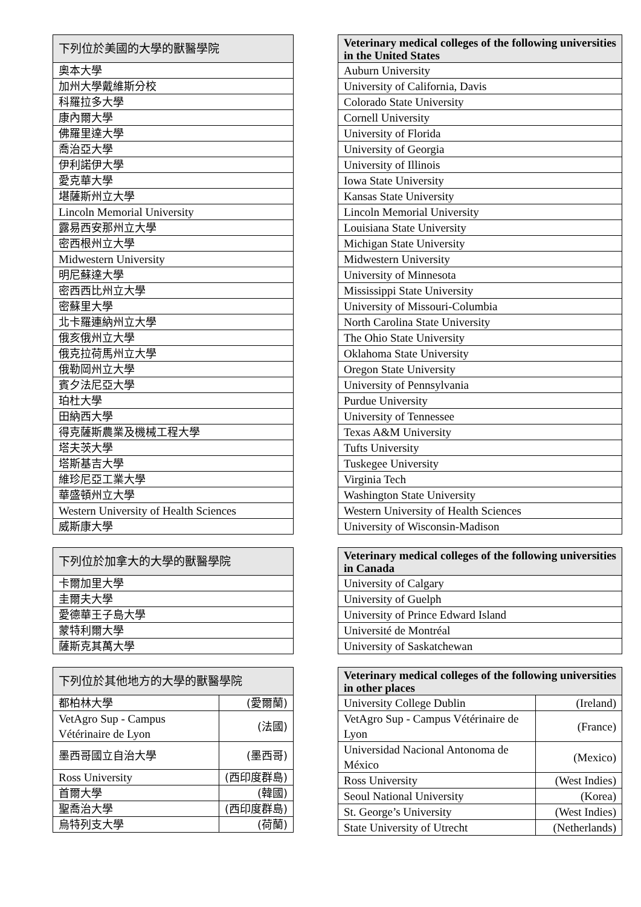| 下列位於美國的大學的獸醫學院 |
| --- |
| 奧本大學 |
| 加州大學戴維斯分校 |
| 科羅拉多大學 |
| 康內爾大學 |
| 佛羅里達大學 |
| 喬治亞大學 |
| 伊利諾伊大學 |
| 愛克華大學 |
| 堪薩斯州立大學 |
| Lincoln Memorial University |
| 露易西安那州立大學 |
| 密西根州立大學 |
| Midwestern University |
| 明尼蘇達大學 |
| 密西西比州立大學 |
| 密蘇里大學 |
| 北卡羅連納州立大學 |
| 俄亥俄州立大學 |
| 俄克拉荷馬州立大學 |
| 俄勒岡州立大學 |
| 賓夕法尼亞大學 |
| 珀杜大學 |
| 田納西大學 |
| 得克薩斯農業及機械工程大學 |
| 塔夫茨大學 |
| 塔斯基吉大學 |
| 維珍尼亞工業大學 |
| 華盛頓州立大學 |
| Western University of Health Sciences |
| 威斯康大學 |
| 下列位於加拿大的大學的獸醫學院 |
| --- |
| 卡爾加里大學 |
| 圭爾夫大學 |
| 愛德華王子島大學 |
| 蒙特利爾大學 |
| 薩斯克其萬大學 |
| 下列位於其他地方的大學的獸醫學院 | |
| --- | --- |
| 都柏林大學 | (愛爾蘭) |
| VetAgro Sup - Campus Vétérinaire de Lyon | (法國) |
| 墨西哥國立自治大學 | (墨西哥) |
| Ross University | (西印度群島) |
| 首爾大學 | (韓國) |
| 聖喬治大學 | (西印度群島) |
| 烏特列支大學 | (荷蘭) |
| Veterinary medical colleges of the following universities in the United States |
| --- |
| Auburn University |
| University of California, Davis |
| Colorado State University |
| Cornell University |
| University of Florida |
| University of Georgia |
| University of Illinois |
| Iowa State University |
| Kansas State University |
| Lincoln Memorial University |
| Louisiana State University |
| Michigan State University |
| Midwestern University |
| University of Minnesota |
| Mississippi State University |
| University of Missouri-Columbia |
| North Carolina State University |
| The Ohio State University |
| Oklahoma State University |
| Oregon State University |
| University of Pennsylvania |
| Purdue University |
| University of Tennessee |
| Texas A&M University |
| Tufts University |
| Tuskegee University |
| Virginia Tech |
| Washington State University |
| Western University of Health Sciences |
| University of Wisconsin-Madison |
| Veterinary medical colleges of the following universities in Canada |
| --- |
| University of Calgary |
| University of Guelph |
| University of Prince Edward Island |
| Université de Montréal |
| University of Saskatchewan |
| Veterinary medical colleges of the following universities in other places | |
| --- | --- |
| University College Dublin | (Ireland) |
| VetAgro Sup - Campus Vétérinaire de Lyon | (France) |
| Universidad Nacional Antonoma de México | (Mexico) |
| Ross University | (West Indies) |
| Seoul National University | (Korea) |
| St. George’s University | (West Indies) |
| State University of Utrecht | (Netherlands) |